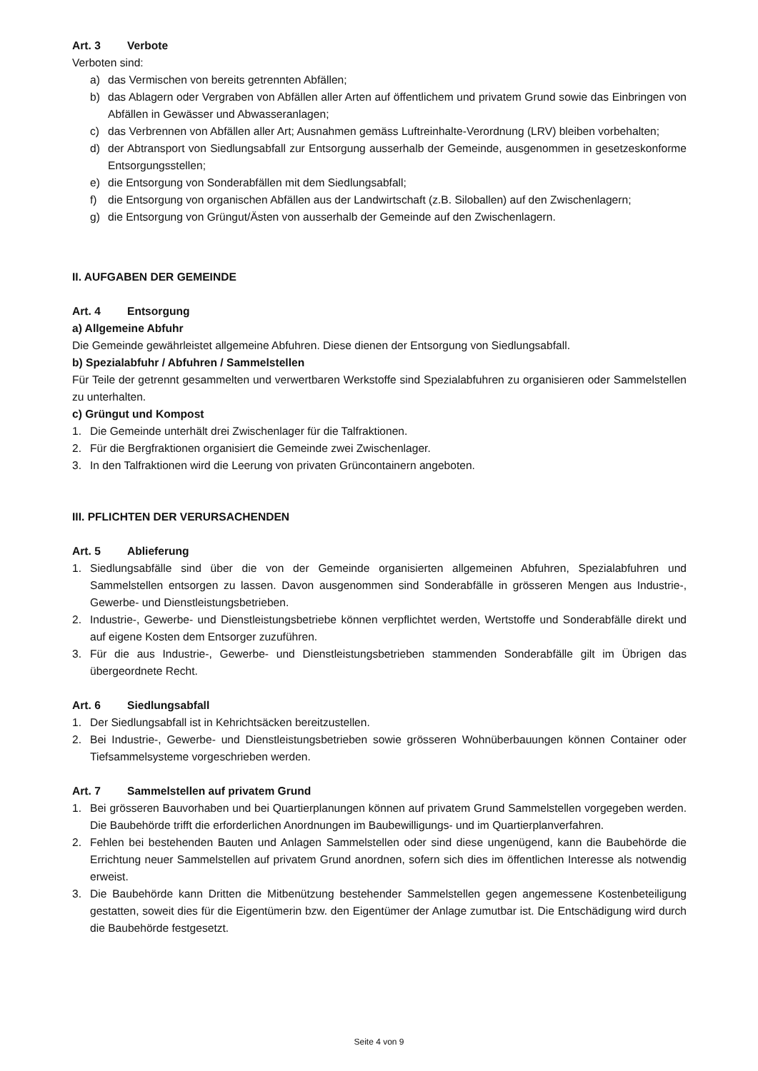Art. 3 Verbote
Verboten sind:
a) das Vermischen von bereits getrennten Abfällen;
b) das Ablagern oder Vergraben von Abfällen aller Arten auf öffentlichem und privatem Grund sowie das Einbringen von Abfällen in Gewässer und Abwasseranlagen;
c) das Verbrennen von Abfällen aller Art; Ausnahmen gemäss Luftreinhalte-Verordnung (LRV) bleiben vorbehalten;
d) der Abtransport von Siedlungsabfall zur Entsorgung ausserhalb der Gemeinde, ausgenommen in gesetzeskonforme Entsorgungsstellen;
e) die Entsorgung von Sonderabfällen mit dem Siedlungsabfall;
f) die Entsorgung von organischen Abfällen aus der Landwirtschaft (z.B. Siloballen) auf den Zwischenlagern;
g) die Entsorgung von Grüngut/Ästen von ausserhalb der Gemeinde auf den Zwischenlagern.
II. AUFGABEN DER GEMEINDE
Art. 4 Entsorgung
a) Allgemeine Abfuhr
Die Gemeinde gewährleistet allgemeine Abfuhren. Diese dienen der Entsorgung von Siedlungsabfall.
b) Spezialabfuhr / Abfuhren / Sammelstellen
Für Teile der getrennt gesammelten und verwertbaren Werkstoffe sind Spezialabfuhren zu organisieren oder Sammelstellen zu unterhalten.
c) Grüngut und Kompost
1. Die Gemeinde unterhält drei Zwischenlager für die Talfraktionen.
2. Für die Bergfraktionen organisiert die Gemeinde zwei Zwischenlager.
3. In den Talfraktionen wird die Leerung von privaten Grüncontainern angeboten.
III. PFLICHTEN DER VERURSACHENDEN
Art. 5 Ablieferung
1. Siedlungsabfälle sind über die von der Gemeinde organisierten allgemeinen Abfuhren, Spezialabfuhren und Sammelstellen entsorgen zu lassen. Davon ausgenommen sind Sonderabfälle in grösseren Mengen aus Industrie-, Gewerbe- und Dienstleistungsbetrieben.
2. Industrie-, Gewerbe- und Dienstleistungsbetriebe können verpflichtet werden, Wertstoffe und Sonderabfälle direkt und auf eigene Kosten dem Entsorger zuzuführen.
3. Für die aus Industrie-, Gewerbe- und Dienstleistungsbetrieben stammenden Sonderabfälle gilt im Übrigen das übergeordnete Recht.
Art. 6 Siedlungsabfall
1. Der Siedlungsabfall ist in Kehrichtsäcken bereitzustellen.
2. Bei Industrie-, Gewerbe- und Dienstleistungsbetrieben sowie grösseren Wohnüberbauungen können Container oder Tiefsammelsysteme vorgeschrieben werden.
Art. 7 Sammelstellen auf privatem Grund
1. Bei grösseren Bauvorhaben und bei Quartierplanungen können auf privatem Grund Sammelstellen vorgegeben werden. Die Baubehörde trifft die erforderlichen Anordnungen im Baubewilligungs- und im Quartierplanverfahren.
2. Fehlen bei bestehenden Bauten und Anlagen Sammelstellen oder sind diese ungenügend, kann die Baubehörde die Errichtung neuer Sammelstellen auf privatem Grund anordnen, sofern sich dies im öffentlichen Interesse als notwendig erweist.
3. Die Baubehörde kann Dritten die Mitbenützung bestehender Sammelstellen gegen angemessene Kostenbeteiligung gestatten, soweit dies für die Eigentümerin bzw. den Eigentümer der Anlage zumutbar ist. Die Entschädigung wird durch die Baubehörde festgesetzt.
Seite 4 von 9